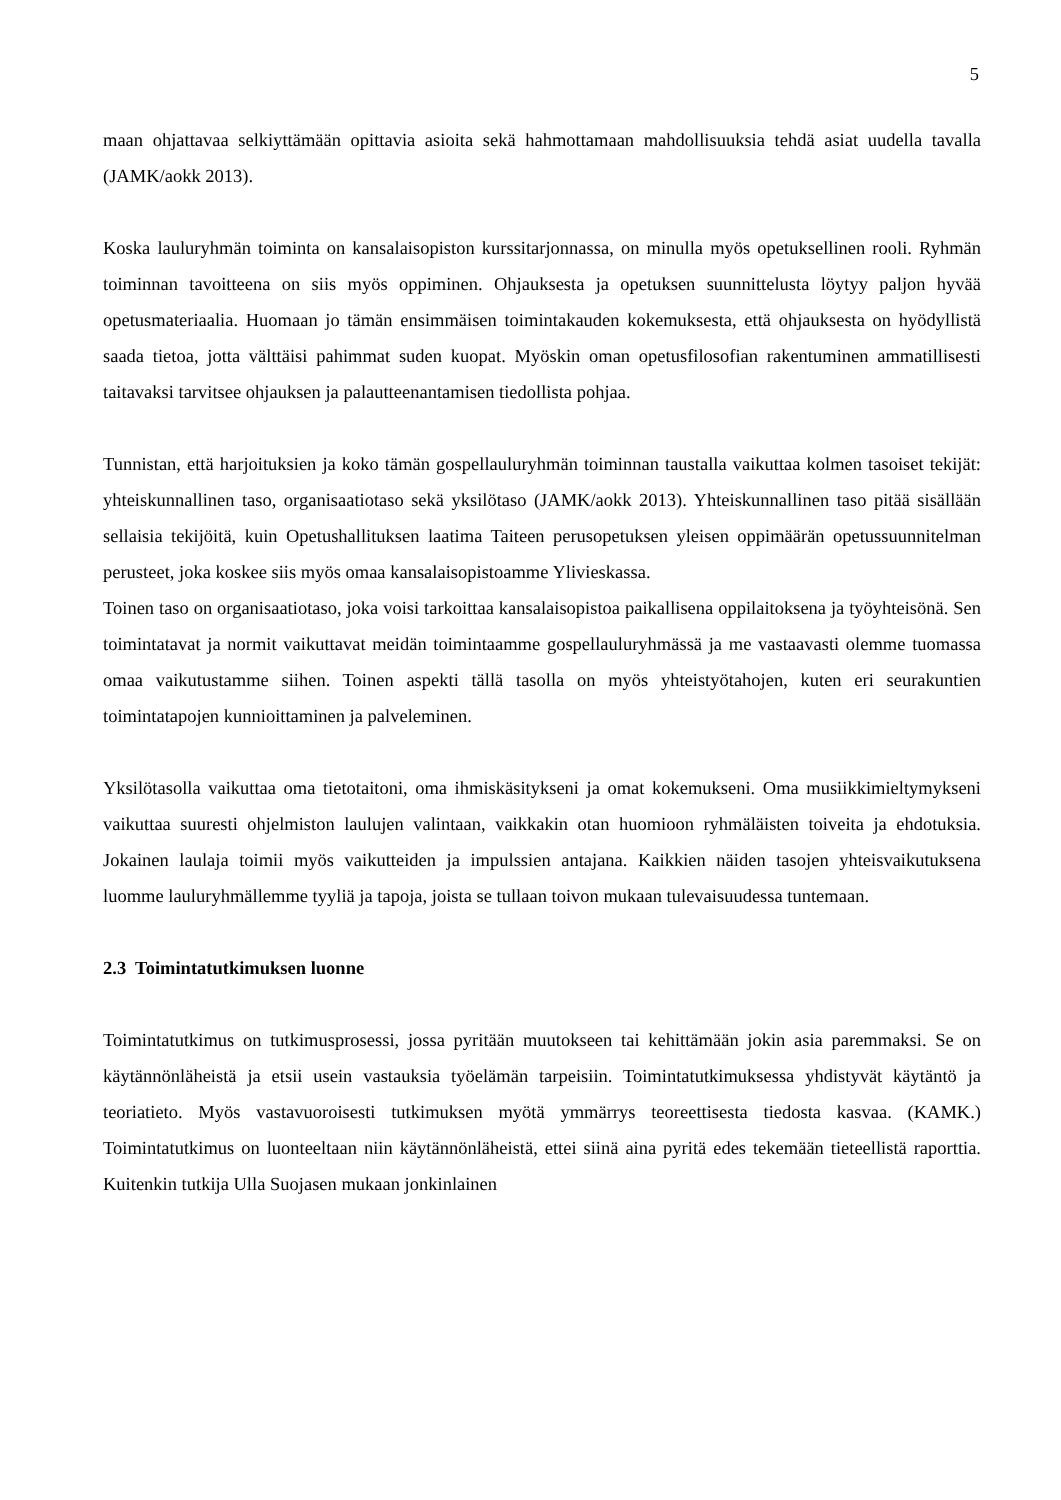5
maan ohjattavaa selkiyttämään opittavia asioita sekä hahmottamaan mahdollisuuksia tehdä asiat uudella tavalla (JAMK/aokk 2013).
Koska lauluryhmän toiminta on kansalaisopiston kurssitarjonnassa, on minulla myös opetuksellinen rooli. Ryhmän toiminnan tavoitteena on siis myös oppiminen. Ohjauksesta ja opetuksen suunnittelusta löytyy paljon hyvää opetusmateriaalia. Huomaan jo tämän ensimmäisen toimintakauden kokemuksesta, että ohjauksesta on hyödyllistä saada tietoa, jotta välttäisi pahimmat suden kuopat. Myöskin oman opetusfilosofian rakentuminen ammatillisesti taitavaksi tarvitsee ohjauksen ja palautteenantamisen tiedollista pohjaa.
Tunnistan, että harjoituksien ja koko tämän gospellauluryhmän toiminnan taustalla vaikuttaa kolmen tasoiset tekijät: yhteiskunnallinen taso, organisaatiotaso sekä yksilötaso (JAMK/aokk 2013). Yhteiskunnallinen taso pitää sisällään sellaisia tekijöitä, kuin Opetushallituksen laatima Taiteen perusopetuksen yleisen oppimäärän opetussuunnitelman perusteet, joka koskee siis myös omaa kansalaisopistoamme Ylivieskassa.
Toinen taso on organisaatiotaso, joka voisi tarkoittaa kansalaisopistoa paikallisena oppilaitoksena ja työyhteisönä. Sen toimintatavat ja normit vaikuttavat meidän toimintaamme gospellauluryhmässä ja me vastaavasti olemme tuomassa omaa vaikutustamme siihen. Toinen aspekti tällä tasolla on myös yhteistyötahojen, kuten eri seurakuntien toimintatapojen kunnioittaminen ja palveleminen.
Yksilötasolla vaikuttaa oma tietotaitoni, oma ihmiskäsitykseni ja omat kokemukseni. Oma musiikkimieltymykseni vaikuttaa suuresti ohjelmiston laulujen valintaan, vaikkakin otan huomioon ryhmäläisten toiveita ja ehdotuksia. Jokainen laulaja toimii myös vaikutteiden ja impulssien antajana. Kaikkien näiden tasojen yhteisvaikutuksena luomme lauluryhmällemme tyyliä ja tapoja, joista se tullaan toivon mukaan tulevaisuudessa tuntemaan.
2.3 Toimintatutkimuksen luonne
Toimintatutkimus on tutkimusprosessi, jossa pyritään muutokseen tai kehittämään jokin asia paremmaksi. Se on käytännönläheistä ja etsii usein vastauksia työelämän tarpeisiin. Toimintatutkimuksessa yhdistyvät käytäntö ja teoriatieto. Myös vastavuoroisesti tutkimuksen myötä ymmärrys teoreettisesta tiedosta kasvaa. (KAMK.) Toimintatutkimus on luonteeltaan niin käytännönläheistä, ettei siinä aina pyritä edes tekemään tieteellistä raporttia. Kuitenkin tutkija Ulla Suojasen mukaan jonkinlainen